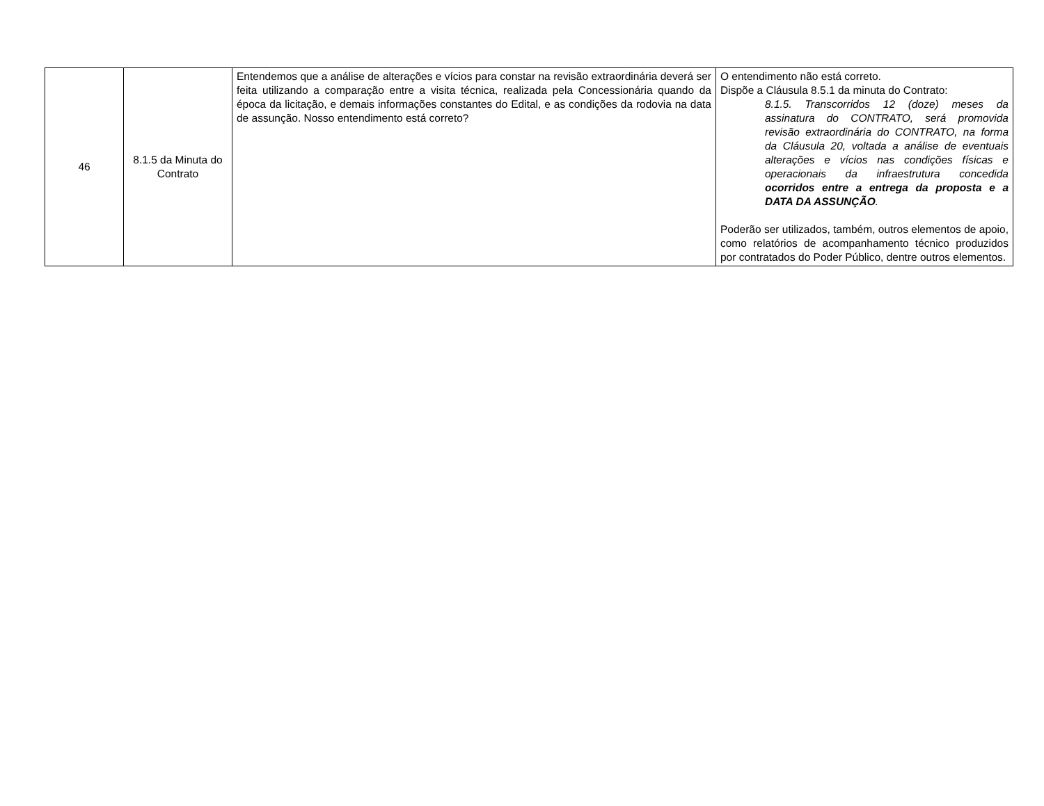| 46 | 8.1.5 da Minuta do Contrato | Entendemos que a análise de alterações e vícios para constar na revisão extraordinária deverá ser feita utilizando a comparação entre a visita técnica, realizada pela Concessionária quando da época da licitação, e demais informações constantes do Edital, e as condições da rodovia na data de assunção. Nosso entendimento está correto? | O entendimento não está correto. Dispõe a Cláusula 8.5.1 da minuta do Contrato: 8.1.5. Transcorridos 12 (doze) meses da assinatura do CONTRATO, será promovida revisão extraordinária do CONTRATO, na forma da Cláusula 20, voltada a análise de eventuais alterações e vícios nas condições físicas e operacionais da infraestrutura concedida ocorridos entre a entrega da proposta e a DATA DA ASSUNÇÃO . Poderão ser utilizados, também, outros elementos de apoio, como relatórios de acompanhamento técnico produzidos por contratados do Poder Público, dentre outros elementos. |